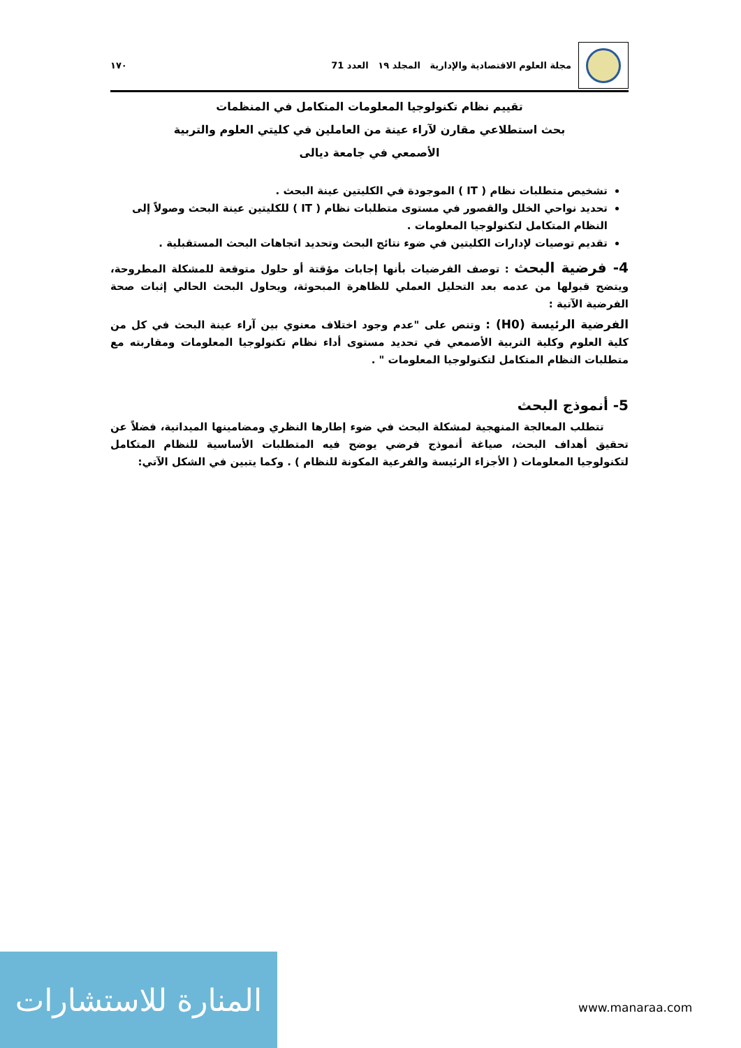مجلة العلوم الاقتصادية والإدارية المجلد ١٩ العدد 71 ١٧٠
تقييم نظام تكنولوجيا المعلومات المتكامل في المنظمات
بحث استطلاعي مقارن لآراء عينة من العاملين في كليتي العلوم والتربية
الأصمعي في جامعة ديالى
تشخيص متطلبات نظام ( IT ) الموجودة في الكليتين عينة البحث .
تحديد نواحي الخلل والقصور في مستوى متطلبات نظام ( IT ) للكليتين عينة البحث وصولاً إلى النظام المتكامل لتكنولوجيا المعلومات .
تقديم توصيات لإدارات الكليتين في ضوء نتائج البحث وتحديد اتجاهات البحث المستقبلية .
4- فرضية البحث : توصف الفرضيات بأنها إجابات مؤقتة أو حلول متوقعة للمشكلة المطروحة، ويتضح قبولها من عدمه بعد التحليل العملي للظاهرة المبحوثة، ويحاول البحث الحالي إثبات صحة الفرضية الآتية :
الفرضية الرئيسة (H0) : وتنص على "عدم وجود اختلاف معنوي بين آراء عينة البحث في كل من كلية العلوم وكلية التربية الأصمعي في تحديد مستوى أداء نظام تكنولوجيا المعلومات ومقاربته مع متطلبات النظام المتكامل لتكنولوجيا المعلومات " .
5- أنموذج البحث
تتطلب المعالجة المنهجية لمشكلة البحث في ضوء إطارها النظري ومضامينها الميدانية، فضلاً عن تحقيق أهداف البحث، صياغة أنموذج فرضي يوضح فيه المتطلبات الأساسية للنظام المتكامل لتكنولوجيا المعلومات ( الأجزاء الرئيسة والفرعية المكونة للنظام ) . وكما يتبين في الشكل الآتي:
المنارة للاستشارات
www.manaraa.com